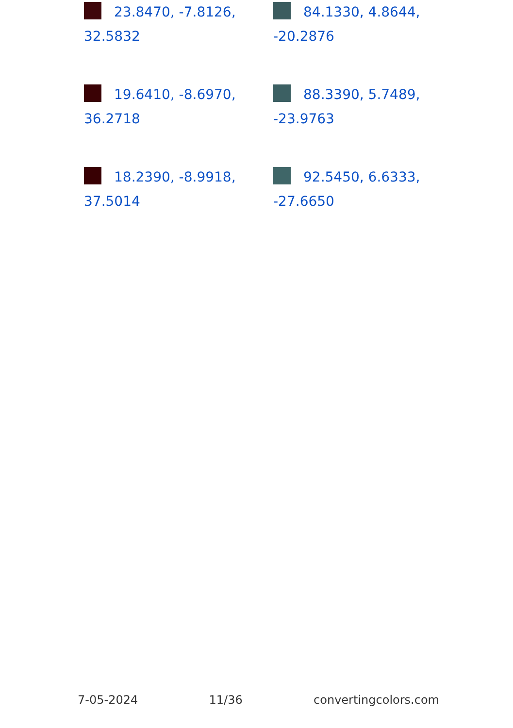23.8470, -7.8126, 32.5832
84.1330, 4.8644, -20.2876
19.6410, -8.6970, 36.2718
88.3390, 5.7489, -23.9763
18.2390, -8.9918, 37.5014
92.5450, 6.6333, -27.6650
7-05-2024 11/36 convertingcolors.com